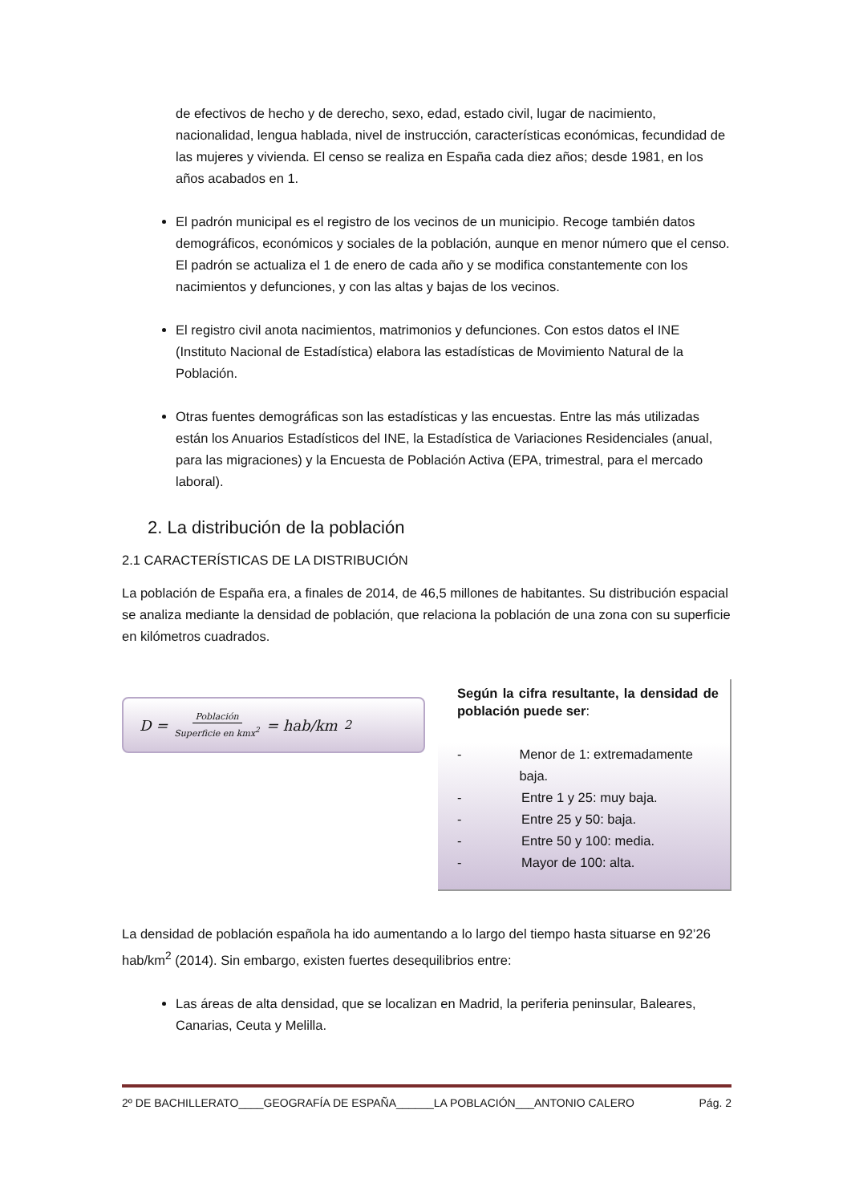de efectivos de hecho y de derecho, sexo, edad, estado civil, lugar de nacimiento, nacionalidad, lengua hablada, nivel de instrucción, características económicas, fecundidad de las mujeres y vivienda. El censo se realiza en España cada diez años; desde 1981, en los años acabados en 1.
El padrón municipal es el registro de los vecinos de un municipio. Recoge también datos demográficos, económicos y sociales de la población, aunque en menor número que el censo. El padrón se actualiza el 1 de enero de cada año y se modifica constantemente con los nacimientos y defunciones, y con las altas y bajas de los vecinos.
El registro civil anota nacimientos, matrimonios y defunciones. Con estos datos el INE (Instituto Nacional de Estadística) elabora las estadísticas de Movimiento Natural de la Población.
Otras fuentes demográficas son las estadísticas y las encuestas. Entre las más utilizadas están los Anuarios Estadísticos del INE, la Estadística de Variaciones Residenciales (anual, para las migraciones) y la Encuesta de Población Activa (EPA, trimestral, para el mercado laboral).
2. La distribución de la población
2.1 CARACTERÍSTICAS DE LA DISTRIBUCIÓN
La población de España era, a finales de 2014, de 46,5 millones de habitantes. Su distribución espacial se analiza mediante la densidad de población, que relaciona la población de una zona con su superficie en kilómetros cuadrados.
D = Población Superficie en kmx<sup>2</sup> = hab/km<sup>2</sup>
Según la cifra resultante, la densidad de población puede ser:
- Menor de 1: extremadamente baja.
- Entre 1 y 25: muy baja.
- Entre 25 y 50: baja.
- Entre 50 y 100: media.
- Mayor de 100: alta.
La densidad de población española ha ido aumentando a lo largo del tiempo hasta situarse en 92’26 hab/km<sup>2</sup> (2014). Sin embargo, existen fuertes desequilibrios entre:
Las áreas de alta densidad, que se localizan en Madrid, la periferia peninsular, Baleares, Canarias, Ceuta y Melilla.
2º DE BACHILLERATO____GEOGRAFÍA DE ESPAÑA______LA POBLACIÓN___ANTONIO CALERO Pág. 2